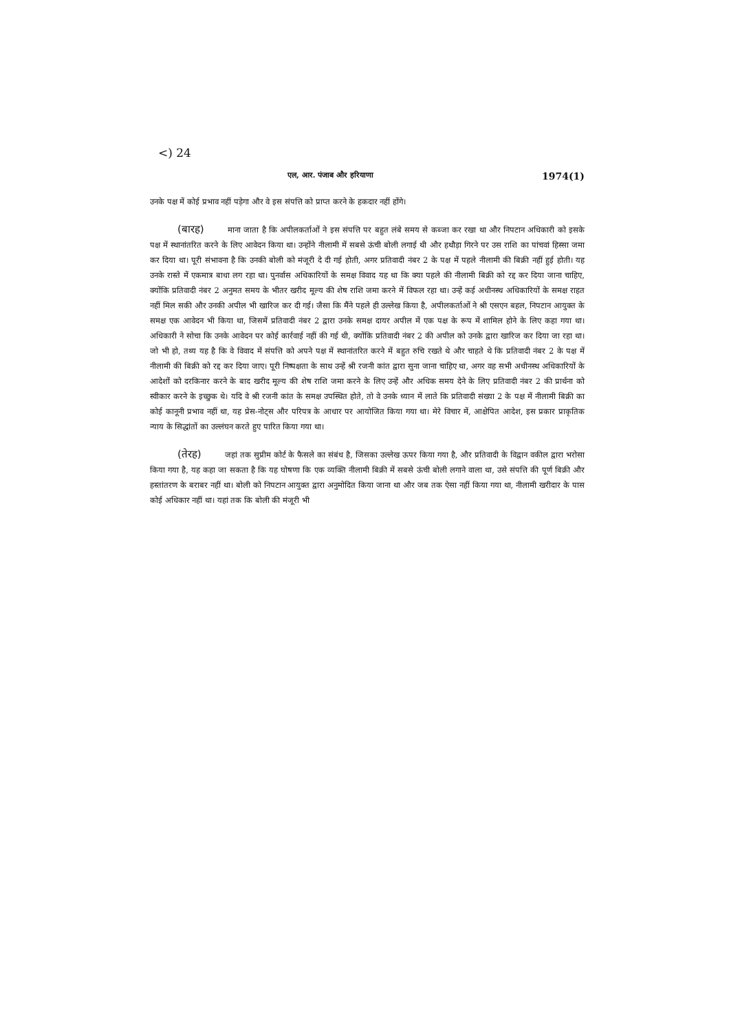<) 24
एल, आर. पंजाब और हरियाणा 1974(1)
उनके पक्ष में कोई प्रभाव नहीं पड़ेगा और वे इस संपत्ति को प्राप्त करने के हकदार नहीं होंगे।
(बारह) माना जाता है कि अपीलकर्ताओं ने इस संपत्ति पर बहुत लंबे समय से कब्जा कर रखा था और निपटान अधिकारी को इसके पक्ष में स्थानांतरित करने के लिए आवेदन किया था। उन्होंने नीलामी में सबसे ऊंची बोली लगाई थी और हथौड़ा गिरने पर उस राशि का पांचवां हिस्सा जमा कर दिया था। पूरी संभावना है कि उनकी बोली को मंजूरी दे दी गई होती, अगर प्रतिवादी नंबर 2 के पक्ष में पहले नीलामी की बिक्री नहीं हुई होती। यह उनके रास्ते में एकमात्र बाधा लग रहा था। पुनर्वास अधिकारियों के समक्ष विवाद यह था कि क्या पहले की नीलामी बिक्री को रद्द कर दिया जाना चाहिए, क्योंकि प्रतिवादी नंबर 2 अनुमत समय के भीतर खरीद मूल्य की शेष राशि जमा करने में विफल रहा था। उन्हें कई अधीनस्थ अधिकारियों के समक्ष राहत नहीं मिल सकी और उनकी अपील भी खारिज कर दी गई। जैसा कि मैंने पहले ही उल्लेख किया है, अपीलकर्ताओं ने श्री एसएन बहल, निपटान आयुक्त के समक्ष एक आवेदन भी किया था, जिसमें प्रतिवादी नंबर 2 द्वारा उनके समक्ष दायर अपील में एक पक्ष के रूप में शामिल होने के लिए कहा गया था। अधिकारी ने सोचा कि उनके आवेदन पर कोई कार्रवाई नहीं की गई थी, क्योंकि प्रतिवादी नंबर 2 की अपील को उनके द्वारा खारिज कर दिया जा रहा था। जो भी हो, तथ्य यह है कि वे विवाद में संपत्ति को अपने पक्ष में स्थानांतरित करने में बहुत रुचि रखते थे और चाहते थे कि प्रतिवादी नंबर 2 के पक्ष में नीलामी की बिक्री को रद्द कर दिया जाए। पूरी निष्पक्षता के साथ उन्हें श्री रजनी कांत द्वारा सुना जाना चाहिए था, अगर वह सभी अधीनस्थ अधिकारियों के आदेशों को दरकिनार करने के बाद खरीद मूल्य की शेष राशि जमा करने के लिए उन्हें और अधिक समय देने के लिए प्रतिवादी नंबर 2 की प्रार्थना को स्वीकार करने के इच्छुक थे। यदि वे श्री रजनी कांत के समक्ष उपस्थित होते, तो वे उनके ध्यान में लाते कि प्रतिवादी संख्या 2 के पक्ष में नीलामी बिक्री का कोई कानूनी प्रभाव नहीं था, यह प्रेस-नोट्स और परिपत्र के आधार पर आयोजित किया गया था। मेरे विचार में, आक्षेपित आदेश, इस प्रकार प्राकृतिक न्याय के सिद्धांतों का उल्लंघन करते हुए पारित किया गया था।
(तेरह) जहां तक सुप्रीम कोर्ट के फैसले का संबंध है, जिसका उल्लेख ऊपर किया गया है, और प्रतिवादी के विद्वान वकील द्वारा भरोसा किया गया है, यह कहा जा सकता है कि यह घोषणा कि एक व्यक्ति नीलामी बिक्री में सबसे ऊंची बोली लगाने वाला था, उसे संपत्ति की पूर्ण बिक्री और हस्तांतरण के बराबर नहीं था। बोली को निपटान आयुक्त द्वारा अनुमोदित किया जाना था और जब तक ऐसा नहीं किया गया था, नीलामी खरीदार के पास कोई अधिकार नहीं था। यहां तक कि बोली की मंजूरी भी